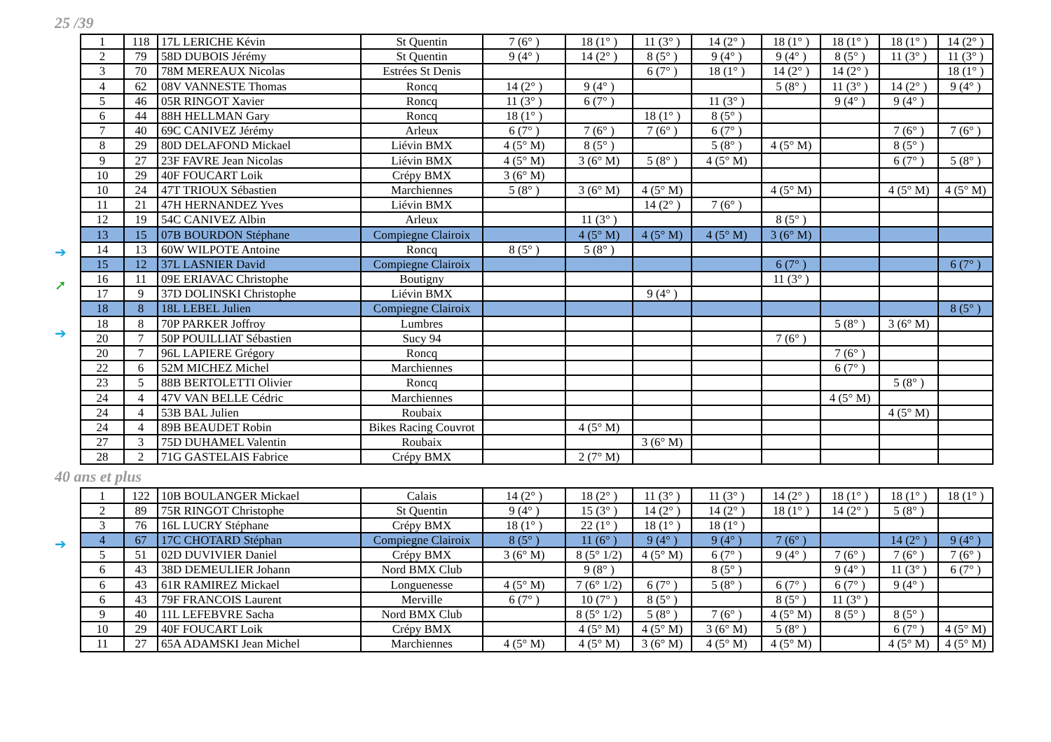25 /39
➔
➚
➔
| 1 | 118 | 17L LERICHE Kévin | St Quentin | 7 (6° ) | 18 (1° ) | 11 (3° ) | 14 (2° ) | 18 (1° ) | 18 (1° ) | 18 (1° ) | 14 (2° ) |
| 2 | 79 | 58D DUBOIS Jérémy | St Quentin | 9 (4° ) | 14 (2° ) | 8 (5° ) | 9 (4° ) | 9 (4° ) | 8 (5° ) | 11 (3° ) | 11 (3° ) |
| 3 | 70 | 78M MEREAUX Nicolas | Estrées St Denis | | | 6 (7° ) | 18 (1° ) | 14 (2° ) | 14 (2° ) | | 18 (1° ) |
| 4 | 62 | 08V VANNESTE Thomas | Roncq | 14 (2° ) | 9 (4° ) | | | 5 (8° ) | 11 (3° ) | 14 (2° ) | 9 (4° ) |
| 5 | 46 | 05R RINGOT Xavier | Roncq | 11 (3° ) | 6 (7° ) | | 11 (3° ) | | 9 (4° ) | 9 (4° ) | |
| 6 | 44 | 88H HELLMAN Gary | Roncq | 18 (1° ) | | 18 (1° ) | 8 (5° ) | | | | |
| 7 | 40 | 69C CANIVEZ Jérémy | Arleux | 6 (7° ) | 7 (6° ) | 7 (6° ) | 6 (7° ) | | | 7 (6° ) | 7 (6° ) |
| 8 | 29 | 80D DELAFOND Mickael | Liévin BMX | 4 (5° M) | 8 (5° ) | | 5 (8° ) | 4 (5° M) | | 8 (5° ) | |
| 9 | 27 | 23F FAVRE Jean Nicolas | Liévin BMX | 4 (5° M) | 3 (6° M) | 5 (8° ) | 4 (5° M) | | | 6 (7° ) | 5 (8° ) |
| 10 | 29 | 40F FOUCART Loik | Crépy BMX | 3 (6° M) | | | | | | | |
| 10 | 24 | 47T TRIOUX Sébastien | Marchiennes | 5 (8° ) | 3 (6° M) | 4 (5° M) | | 4 (5° M) | | 4 (5° M) | 4 (5° M) |
| 11 | 21 | 47H HERNANDEZ Yves | Liévin BMX | | | 14 (2° ) | 7 (6° ) | | | | |
| 12 | 19 | 54C CANIVEZ Albin | Arleux | | 11 (3° ) | | | 8 (5° ) | | | |
| 13 | 15 | 07B BOURDON Stéphane | Compiegne Clairoix | | 4 (5° M) | 4 (5° M) | 4 (5° M) | 3 (6° M) | | | |
| 14 | 13 | 60W WILPOTE Antoine | Roncq | 8 (5° ) | 5 (8° ) | | | | | | |
| 15 | 12 | 37L LASNIER David | Compiegne Clairoix | | | | | 6 (7° ) | | | 6 (7° ) |
| 16 | 11 | 09E ERIAVAC Christophe | Boutigny | | | | | 11 (3° ) | | | |
| 17 | 9 | 37D DOLINSKI Christophe | Liévin BMX | | | 9 (4° ) | | | | | |
| 18 | 8 | 18L LEBEL Julien | Compiegne Clairoix | | | | | | | | 8 (5° ) |
| 18 | 8 | 70P PARKER Joffroy | Lumbres | | | | | | 5 (8° ) | 3 (6° M) | |
| 20 | 7 | 50P POUILLIAT Sébastien | Sucy 94 | | | | | 7 (6° ) | | | |
| 20 | 7 | 96L LAPIERE Grégory | Roncq | | | | | | 7 (6° ) | | |
| 22 | 6 | 52M MICHEZ Michel | Marchiennes | | | | | | 6 (7° ) | | |
| 23 | 5 | 88B BERTOLETTI Olivier | Roncq | | | | | | | 5 (8° ) | |
| 24 | 4 | 47V VAN BELLE Cédric | Marchiennes | | | | | | 4 (5° M) | | |
| 24 | 4 | 53B BAL Julien | Roubaix | | | | | | | 4 (5° M) | |
| 24 | 4 | 89B BEAUDET Robin | Bikes Racing Couvrot | | 4 (5° M) | | | | | | |
| 27 | 3 | 75D DUHAMEL Valentin | Roubaix | | | 3 (6° M) | | | | | |
| 28 | 2 | 71G GASTELAIS Fabrice | Crépy BMX | | 2 (7° M) | | | | | | |
40 ans et plus
➔
| 1 | 122 | 10B BOULANGER Mickael | Calais | 14 (2° ) | 18 (2° ) | 11 (3° ) | 11 (3° ) | 14 (2° ) | 18 (1° ) | 18 (1° ) | 18 (1° ) |
| 2 | 89 | 75R RINGOT Christophe | St Quentin | 9 (4° ) | 15 (3° ) | 14 (2° ) | 14 (2° ) | 18 (1° ) | 14 (2° ) | 5 (8° ) | |
| 3 | 76 | 16L LUCRY Stéphane | Crépy BMX | 18 (1° ) | 22 (1° ) | 18 (1° ) | 18 (1° ) | | | | |
| 4 | 67 | 17C CHOTARD Stéphan | Compiegne Clairoix | 8 (5° ) | 11 (6° ) | 9 (4° ) | 9 (4° ) | 7 (6° ) | | 14 (2° ) | 9 (4° ) |
| 5 | 51 | 02D DUVIVIER Daniel | Crépy BMX | 3 (6° M) | 8 (5° 1/2) | 4 (5° M) | 6 (7° ) | 9 (4° ) | 7 (6° ) | 7 (6° ) | 7 (6° ) |
| 6 | 43 | 38D DEMEULIER Johann | Nord BMX Club | | 9 (8° ) | | 8 (5° ) | | 9 (4° ) | 11 (3° ) | 6 (7° ) |
| 6 | 43 | 61R RAMIREZ Mickael | Longuenesse | 4 (5° M) | 7 (6° 1/2) | 6 (7° ) | 5 (8° ) | 6 (7° ) | 6 (7° ) | 9 (4° ) | |
| 6 | 43 | 79F FRANCOIS Laurent | Merville | 6 (7° ) | 10 (7° ) | 8 (5° ) | | 8 (5° ) | 11 (3° ) | | |
| 9 | 40 | 11L LEFEBVRE Sacha | Nord BMX Club | | 8 (5° 1/2) | 5 (8° ) | 7 (6° ) | 4 (5° M) | 8 (5° ) | 8 (5° ) | |
| 10 | 29 | 40F FOUCART Loik | Crépy BMX | | 4 (5° M) | 4 (5° M) | 3 (6° M) | 5 (8° ) | | 6 (7° ) | 4 (5° M) |
| 11 | 27 | 65A ADAMSKI Jean Michel | Marchiennes | 4 (5° M) | 4 (5° M) | 3 (6° M) | 4 (5° M) | 4 (5° M) | | 4 (5° M) | 4 (5° M) |